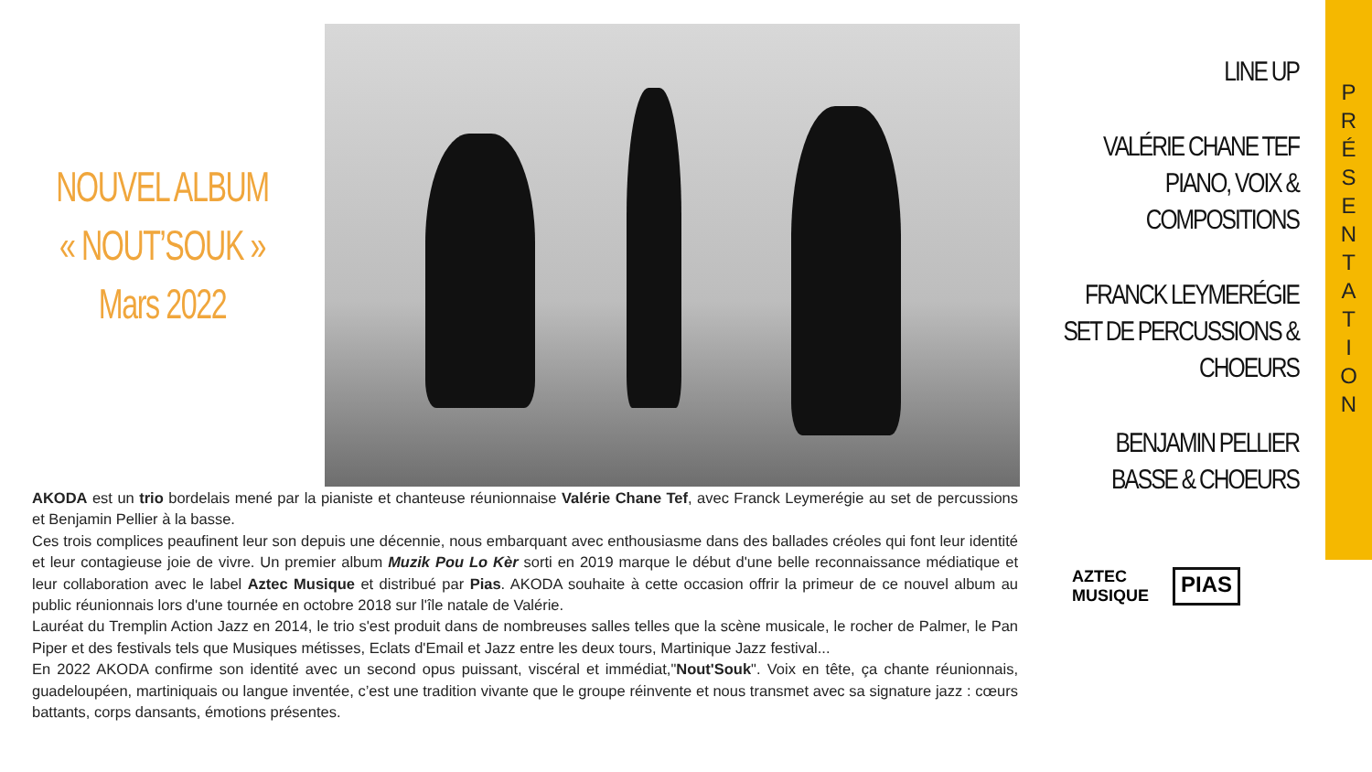NOUVEL ALBUM
« NOUT’SOUK »
Mars 2022
LINE UP
VALÉRIE CHANE TEF
PIANO, VOIX & COMPOSITIONS
FRANCK LEYMERÉGIE
SET DE PERCUSSIONS & CHOEURS
BENJAMIN PELLIER
BASSE & CHOEURS
PRÉSENTATION
AKODA est un trio bordelais mené par la pianiste et chanteuse réunionnaise Valérie Chane Tef, avec Franck Leymerégie au set de percussions et Benjamin Pellier à la basse.
Ces trois complices peaufinent leur son depuis une décennie, nous embarquant avec enthousiasme dans des ballades créoles qui font leur identité et leur contagieuse joie de vivre. Un premier album Muzik Pou Lo Kèr sorti en 2019 marque le début d'une belle reconnaissance médiatique et leur collaboration avec le label Aztec Musique et distribué par Pias. AKODA souhaite à cette occasion offrir la primeur de ce nouvel album au public réunionnais lors d'une tournée en octobre 2018 sur l'île natale de Valérie.
Lauréat du Tremplin Action Jazz en 2014, le trio s'est produit dans de nombreuses salles telles que la scène musicale, le rocher de Palmer, le Pan Piper et des festivals tels que Musiques métisses, Eclats d'Email et Jazz entre les deux tours, Martinique Jazz festival...
En 2022 AKODA confirme son identité avec un second opus puissant, viscéral et immédiat,"Nout'Souk". Voix en tête, ça chante réunionnais, guadeloupéen, martiniquais ou langue inventée, c’est une tradition vivante que le groupe réinvente et nous transmet avec sa signature jazz : cœurs battants, corps dansants, émotions présentes.
AZTEC
MUSIQUE
PIAS